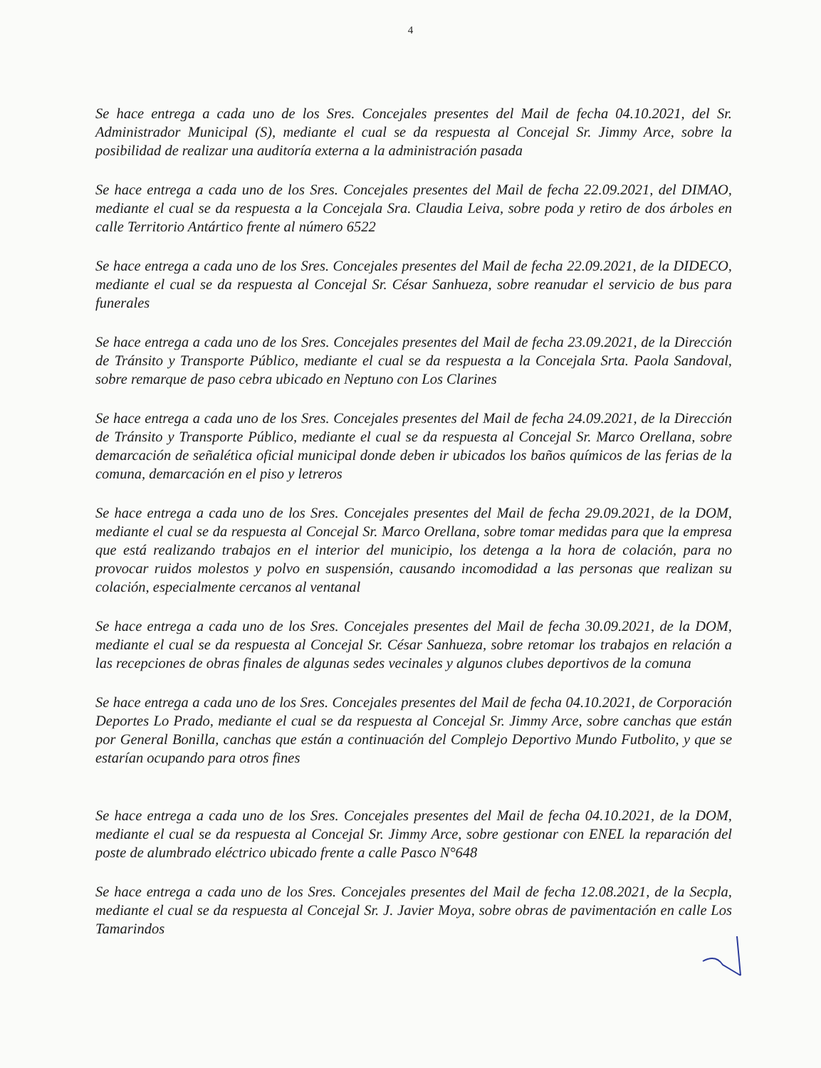4
Se hace entrega a cada uno de los Sres. Concejales presentes del Mail de fecha 04.10.2021, del Sr. Administrador Municipal (S), mediante el cual se da respuesta al Concejal Sr. Jimmy Arce, sobre la posibilidad de realizar una auditoría externa a la administración pasada
Se hace entrega a cada uno de los Sres. Concejales presentes del Mail de fecha 22.09.2021, del DIMAO, mediante el cual se da respuesta a la Concejala Sra. Claudia Leiva, sobre poda y retiro de dos árboles en calle Territorio Antártico frente al número 6522
Se hace entrega a cada uno de los Sres. Concejales presentes del Mail de fecha 22.09.2021, de la DIDECO, mediante el cual se da respuesta al Concejal Sr. César Sanhueza, sobre reanudar el servicio de bus para funerales
Se hace entrega a cada uno de los Sres. Concejales presentes del Mail de fecha 23.09.2021, de la Dirección de Tránsito y Transporte Público, mediante el cual se da respuesta a la Concejala Srta. Paola Sandoval, sobre remarque de paso cebra ubicado en Neptuno con Los Clarines
Se hace entrega a cada uno de los Sres. Concejales presentes del Mail de fecha 24.09.2021, de la Dirección de Tránsito y Transporte Público, mediante el cual se da respuesta al Concejal Sr. Marco Orellana, sobre demarcación de señalética oficial municipal donde deben ir ubicados los baños químicos de las ferias de la comuna, demarcación en el piso y letreros
Se hace entrega a cada uno de los Sres. Concejales presentes del Mail de fecha 29.09.2021, de la DOM, mediante el cual se da respuesta al Concejal Sr. Marco Orellana, sobre tomar medidas para que la empresa que está realizando trabajos en el interior del municipio, los detenga a la hora de colación, para no provocar ruidos molestos y polvo en suspensión, causando incomodidad a las personas que realizan su colación, especialmente cercanos al ventanal
Se hace entrega a cada uno de los Sres. Concejales presentes del Mail de fecha 30.09.2021, de la DOM, mediante el cual se da respuesta al Concejal Sr. César Sanhueza, sobre retomar los trabajos en relación a las recepciones de obras finales de algunas sedes vecinales y algunos clubes deportivos de la comuna
Se hace entrega a cada uno de los Sres. Concejales presentes del Mail de fecha 04.10.2021, de Corporación Deportes Lo Prado, mediante el cual se da respuesta al Concejal Sr. Jimmy Arce, sobre canchas que están por General Bonilla, canchas que están a continuación del Complejo Deportivo Mundo Futbolito, y que se estarían ocupando para otros fines
Se hace entrega a cada uno de los Sres. Concejales presentes del Mail de fecha 04.10.2021, de la DOM, mediante el cual se da respuesta al Concejal Sr. Jimmy Arce, sobre gestionar con ENEL la reparación del poste de alumbrado eléctrico ubicado frente a calle Pasco N°648
Se hace entrega a cada uno de los Sres. Concejales presentes del Mail de fecha 12.08.2021, de la Secpla, mediante el cual se da respuesta al Concejal Sr. J. Javier Moya, sobre obras de pavimentación en calle Los Tamarindos